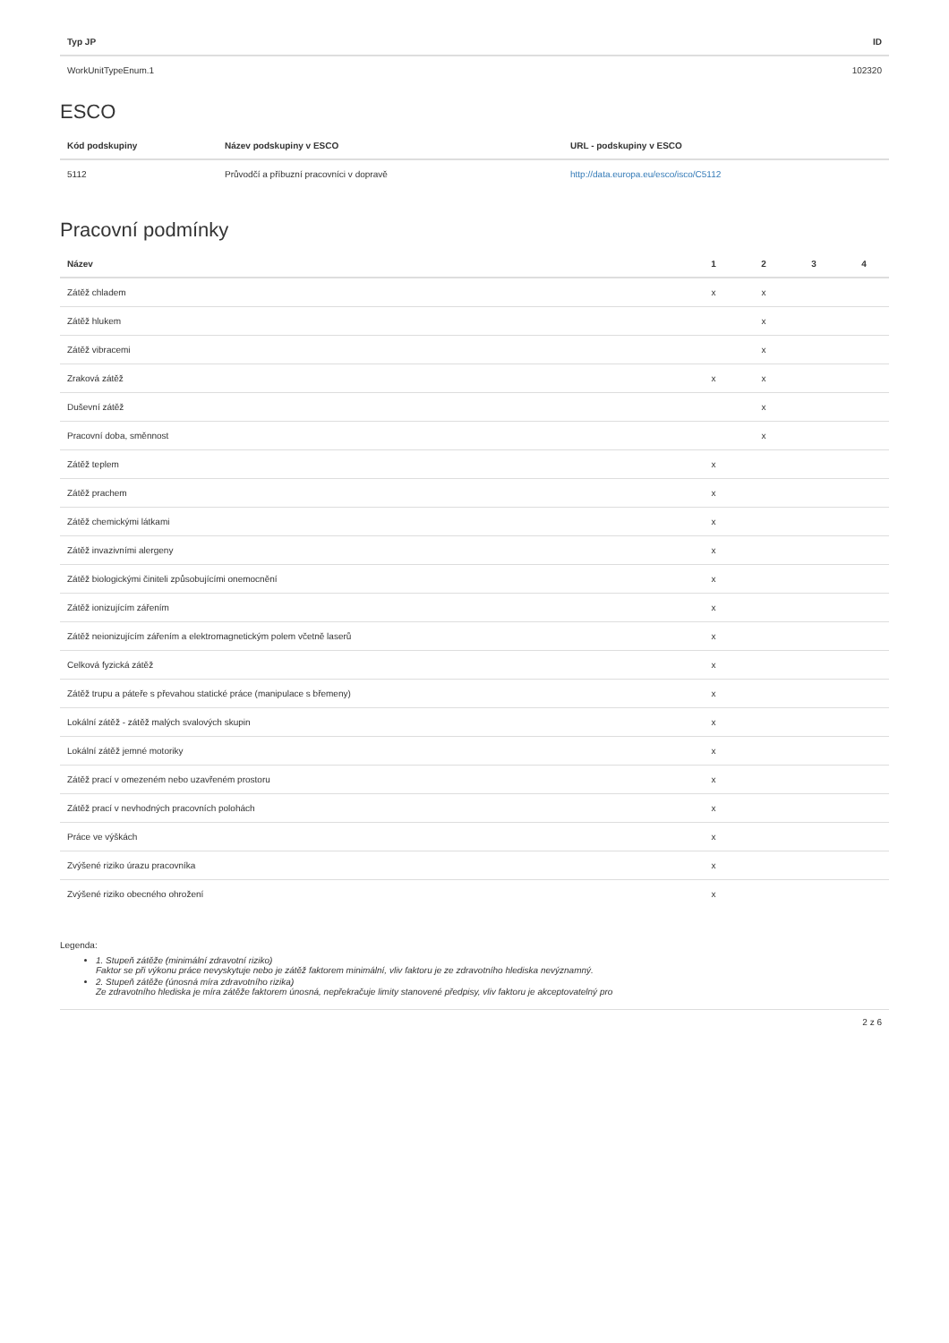| Typ JP | ID |
| --- | --- |
| WorkUnitTypeEnum.1 | 102320 |
ESCO
| Kód podskupiny | Název podskupiny v ESCO | URL - podskupiny v ESCO |
| --- | --- | --- |
| 5112 | Průvodčí a příbuzní pracovníci v dopravě | http://data.europa.eu/esco/isco/C5112 |
Pracovní podmínky
| Název | 1 | 2 | 3 | 4 |
| --- | --- | --- | --- | --- |
| Zátěž chladem | x | x | | |
| Zátěž hlukem | | x | | |
| Zátěž vibracemi | | x | | |
| Zraková zátěž | x | x | | |
| Duševní zátěž | | x | | |
| Pracovní doba, směnnost | | x | | |
| Zátěž teplem | x | | | |
| Zátěž prachem | x | | | |
| Zátěž chemickými látkami | x | | | |
| Zátěž invazivními alergeny | x | | | |
| Zátěž biologickými činiteli způsobujícími onemocnění | x | | | |
| Zátěž ionizujícím zářením | x | | | |
| Zátěž neionizujícím zářením a elektromagnetickým polem včetně laserů | x | | | |
| Celková fyzická zátěž | x | | | |
| Zátěž trupu a páteře s převahou statické práce (manipulace s břemeny) | x | | | |
| Lokální zátěž - zátěž malých svalových skupin | x | | | |
| Lokální zátěž jemné motoriky | x | | | |
| Zátěž prací v omezeném nebo uzavřeném prostoru | x | | | |
| Zátěž prací v nevhodných pracovních polohách | x | | | |
| Práce ve výškách | x | | | |
| Zvýšené riziko úrazu pracovníka | x | | | |
| Zvýšené riziko obecného ohrožení | x | | | |
Legenda:
1. Stupeň zátěže (minimální zdravotní riziko)
Faktor se při výkonu práce nevyskytuje nebo je zátěž faktorem minimální, vliv faktoru je ze zdravotního hlediska nevýznamný.
2. Stupeň zátěže (únosná míra zdravotního rizika)
Ze zdravotního hlediska je míra zátěže faktorem únosná, nepřekračuje limity stanovené předpisy, vliv faktoru je akceptovatelný pro
2 z 6